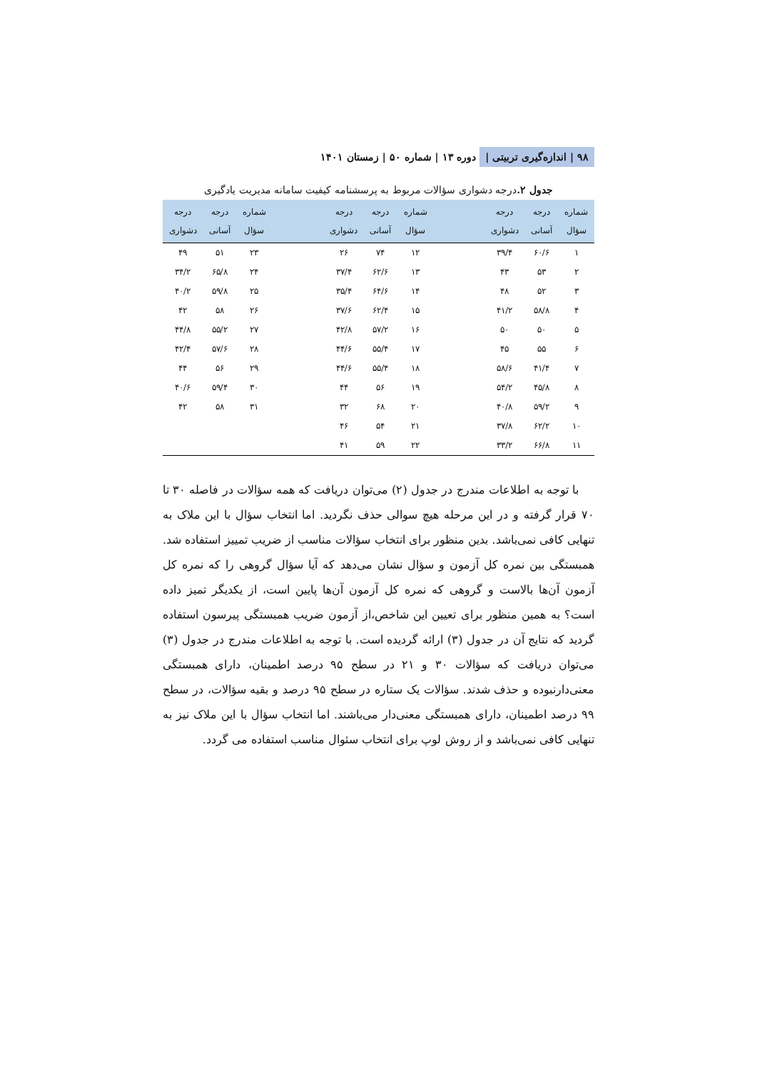۹۸ | اندازه‌گیری تربیتی | دوره ۱۳ | شماره ۵۰ | زمستان ۱۴۰۱
جدول ۲. درجه دشواری سؤالات مربوط به پرسشنامه کیفیت سامانه مدیریت یادگیری
| شماره سؤال | درجه آسانی | درجه دشواری | | شماره سؤال | درجه آسانی | درجه دشواری | | شماره سؤال | درجه آسانی | درجه دشواری |
| --- | --- | --- | --- | --- | --- | --- | --- | --- | --- | --- |
| ۱ | ۶۰/۶ | ۳۹/۴ | | ۱۲ | ۷۴ | ۲۶ | | ۲۳ | ۵۱ | ۴۹ |
| ۲ | ۵۳ | ۴۳ | | ۱۳ | ۶۲/۶ | ۳۷/۴ | | ۲۴ | ۶۵/۸ | ۳۴/۲ |
| ۳ | ۵۲ | ۴۸ | | ۱۴ | ۶۴/۶ | ۳۵/۴ | | ۲۵ | ۵۹/۸ | ۴۰/۲ |
| ۴ | ۵۸/۸ | ۴۱/۲ | | ۱۵ | ۶۲/۴ | ۳۷/۶ | | ۲۶ | ۵۸ | ۴۲ |
| ۵ | ۵۰ | ۵۰ | | ۱۶ | ۵۷/۲ | ۴۲/۸ | | ۲۷ | ۵۵/۲ | ۴۴/۸ |
| ۶ | ۵۵ | ۴۵ | | ۱۷ | ۵۵/۴ | ۴۴/۶ | | ۲۸ | ۵۷/۶ | ۴۲/۴ |
| ۷ | ۴۱/۴ | ۵۸/۶ | | ۱۸ | ۵۵/۴ | ۴۴/۶ | | ۲۹ | ۵۶ | ۴۴ |
| ۸ | ۴۵/۸ | ۵۴/۲ | | ۱۹ | ۵۶ | ۴۴ | | ۳۰ | ۵۹/۴ | ۴۰/۶ |
| ۹ | ۵۹/۲ | ۴۰/۸ | | ۲۰ | ۶۸ | ۳۲ | | ۳۱ | ۵۸ | ۴۲ |
| ۱۰ | ۶۲/۲ | ۳۷/۸ | | ۲۱ | ۵۴ | ۴۶ | | | | |
| ۱۱ | ۶۶/۸ | ۳۳/۲ | | ۲۲ | ۵۹ | ۴۱ | | | | |
با توجه به اطلاعات مندرج در جدول (۲) می‌توان دریافت که همه سؤالات در فاصله ۳۰ تا ۷۰ قرار گرفته و در این مرحله هیچ سوالی حذف نگردید. اما انتخاب سؤال با این ملاک به تنهایی کافی نمی‌باشد. بدین منظور برای انتخاب سؤالات مناسب از ضریب تمییز استفاده شد. همبستگی بین نمره کل آزمون و سؤال نشان می‌دهد که آیا سؤال گروهی را که نمره کل آزمون آن‌ها بالاست و گروهی که نمره کل آزمون آن‌ها پایین است، از یکدیگر تمیز داده است؟ به همین منظور برای تعیین این شاخص،از آزمون ضریب همبستگی پیرسون استفاده گردید که نتایج آن در جدول (۳) ارائه گردیده است. با توجه به اطلاعات مندرج در جدول (۳) می‌توان دریافت که سؤالات ۳۰ و ۲۱ در سطح ۹۵ درصد اطمینان، دارای همبستگی معنی‌دارنبوده و حذف شدند. سؤالات یک ستاره در سطح ۹۵ درصد و بقیه سؤالات، در سطح ۹۹ درصد اطمینان، دارای همبستگی معنی‌دار می‌باشند. اما انتخاب سؤال با این ملاک نیز به تنهایی کافی نمی‌باشد و از روش لوپ برای انتخاب سئوال مناسب استفاده می گردد.